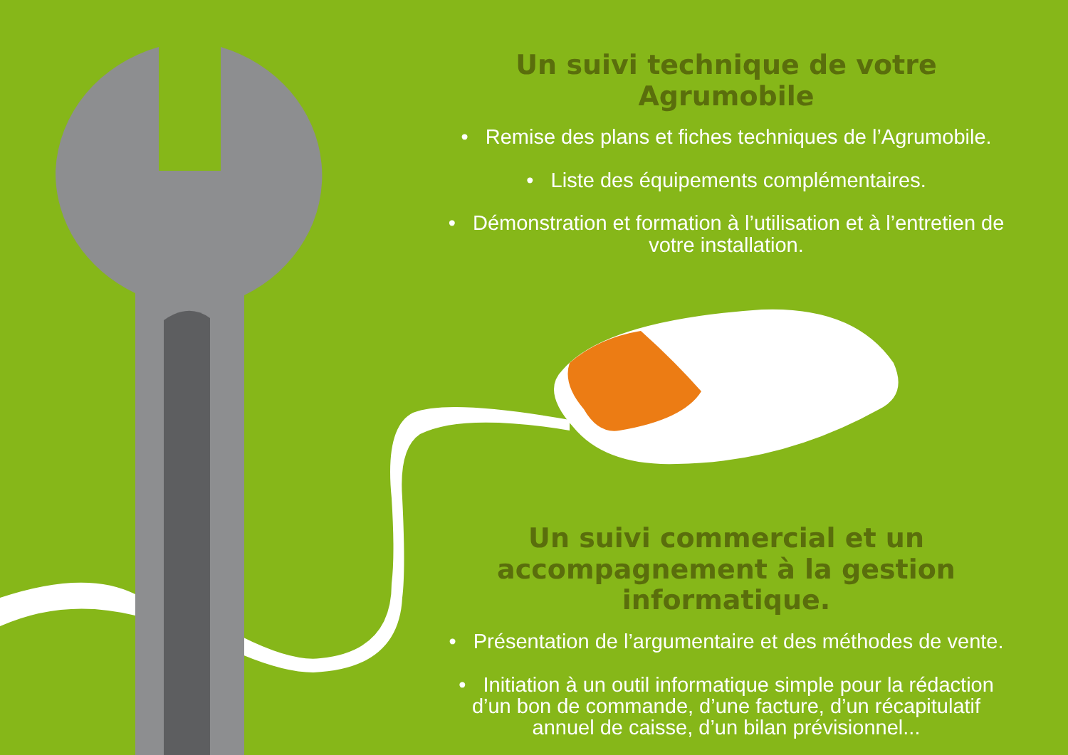Un suivi technique de votre Agrumobile
• Remise des plans et fiches techniques de l’Agrumobile.
• Liste des équipements complémentaires.
• Démonstration et formation à l’utilisation et à l’entretien de votre installation.
Un suivi commercial et un accompagnement à la gestion informatique.
• Présentation de l’argumentaire et des méthodes de vente.
• Initiation à un outil informatique simple pour la rédaction d’un bon de commande, d’une facture, d’un récapitulatif annuel de caisse, d’un bilan prévisionnel...